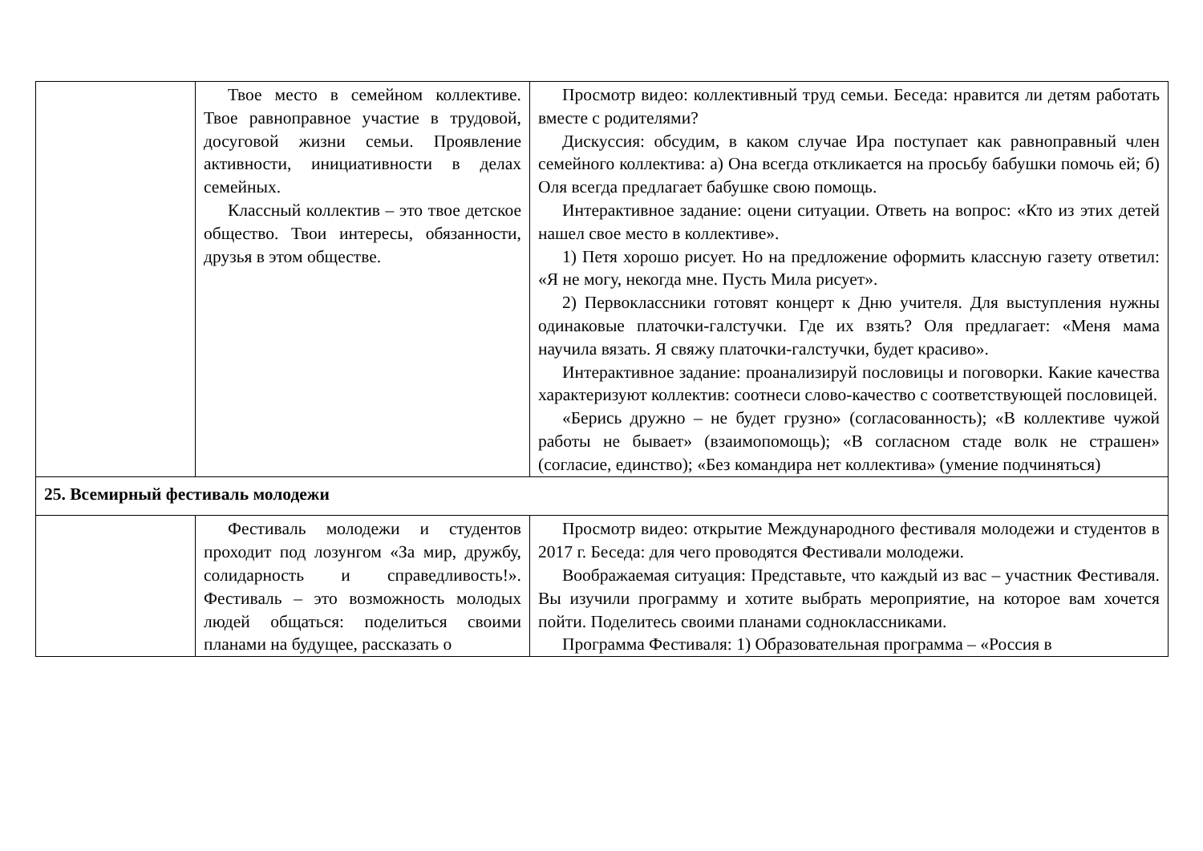| | Твое место в семейном коллективе. Твое равноправное участие в трудовой, досуговой жизни семьи. Проявление активности, инициативности в делах семейных. Классный коллектив – это твое детское общество. Твои интересы, обязанности, друзья в этом обществе. | Просмотр видео: коллективный труд семьи. Беседа: нравится ли детям работать вместе с родителями? Дискуссия: обсудим, в каком случае Ира поступает как равноправный член семейного коллектива: а) Она всегда откликается на просьбу бабушки помочь ей; б) Оля всегда предлагает бабушке свою помощь. Интерактивное задание: оцени ситуации. Ответь на вопрос: «Кто из этих детей нашел свое место в коллективе». 1) Петя хорошо рисует. Но на предложение оформить классную газету ответил: «Я не могу, некогда мне. Пусть Мила рисует». 2) Первоклассники готовят концерт к Дню учителя. Для выступления нужны одинаковые платочки-галстучки. Где их взять? Оля предлагает: «Меня мама научила вязать. Я свяжу платочки-галстучки, будет красиво». Интерактивное задание: проанализируй пословицы и поговорки. Какие качества характеризуют коллектив: соотнеси слово-качество с соответствующей пословицей. «Берись дружно – не будет грузно» (согласованность); «В коллективе чужой работы не бывает» (взаимопомощь); «В согласном стаде волк не страшен» (согласие, единство); «Без командира нет коллектива» (умение подчиняться) |
| 25. Всемирный фестиваль молодежи | | |
| | Фестиваль молодежи и студентов проходит под лозунгом «За мир, дружбу, солидарность и справедливость!». Фестиваль – это возможность молодых людей общаться: поделиться своими планами на будущее, рассказать о | Просмотр видео: открытие Международного фестиваля молодежи и студентов в 2017 г. Беседа: для чего проводятся Фестивали молодежи. Воображаемая ситуация: Представьте, что каждый из вас – участник Фестиваля. Вы изучили программу и хотите выбрать мероприятие, на которое вам хочется пойти. Поделитесь своими планами содноклассниками. Программа Фестиваля: 1) Образовательная программа – «Россия в |